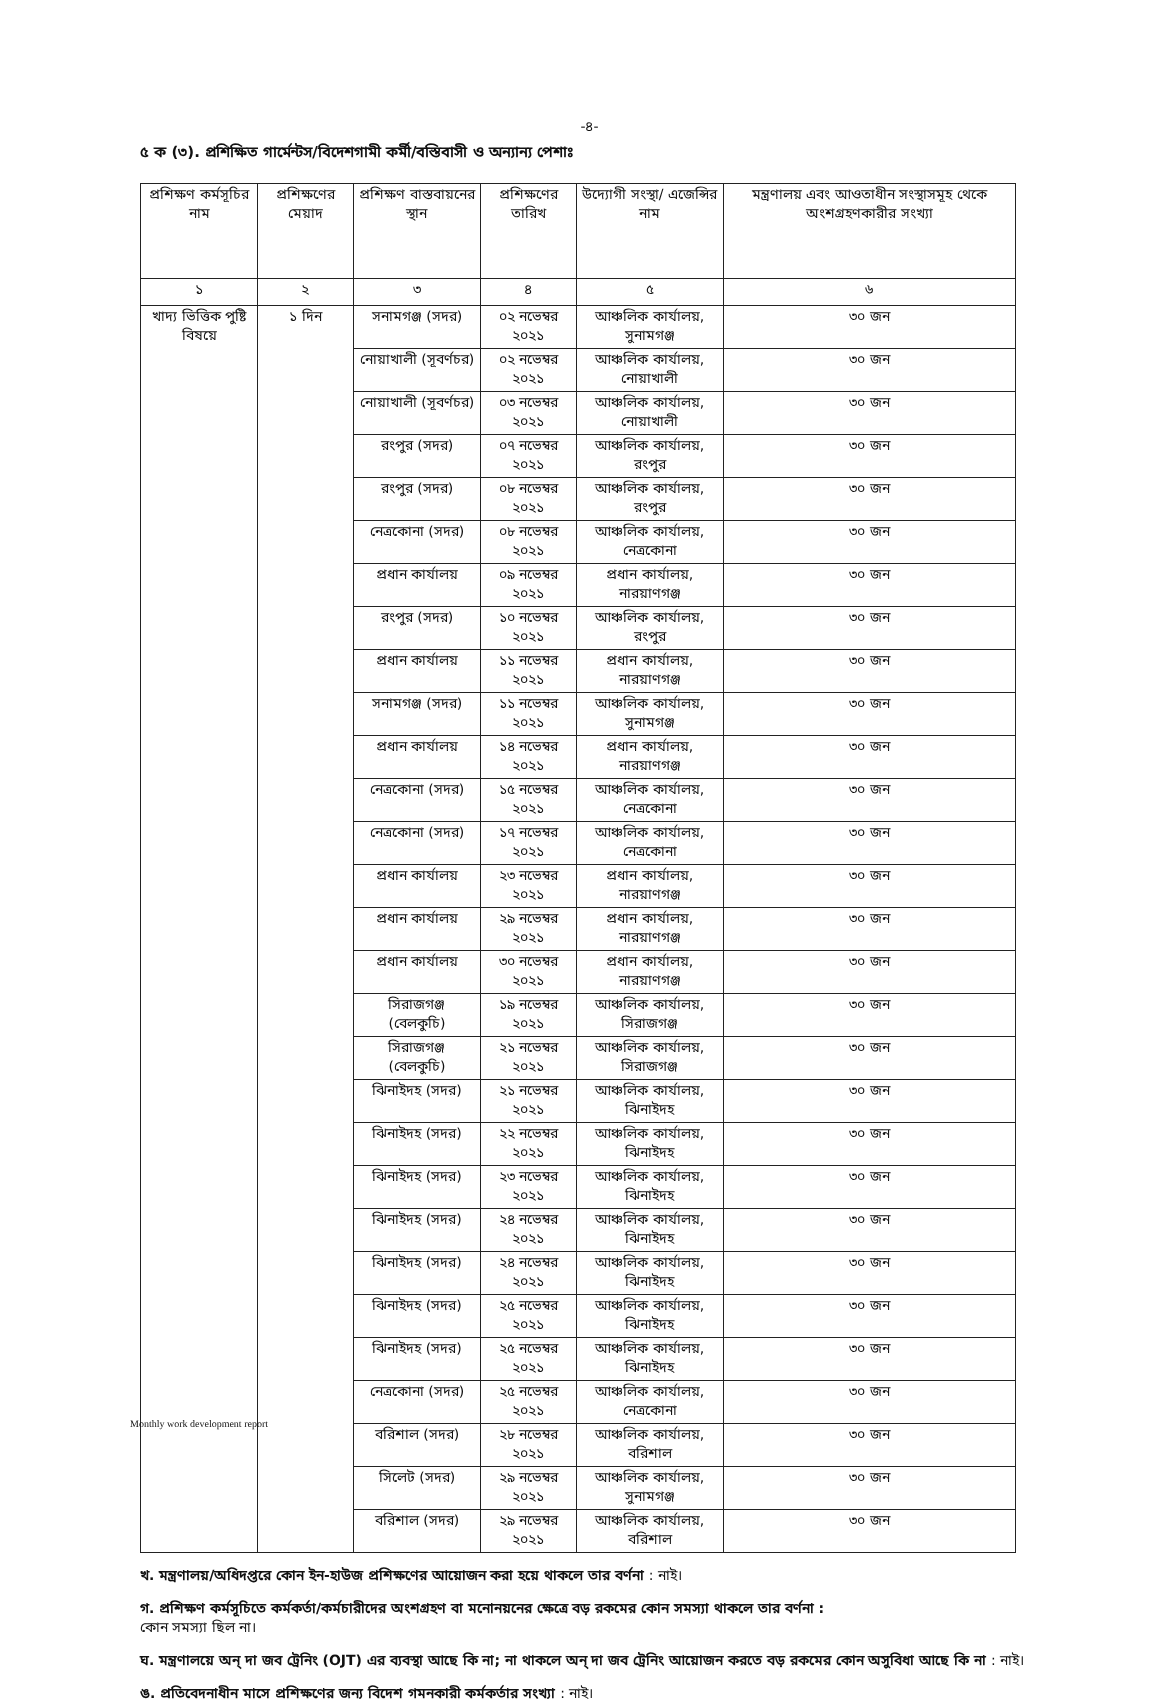-৪-
৫ ক (৩). প্রশিক্ষিত গার্মেন্টস/বিদেশগামী কর্মী/বস্তিবাসী ও অন্যান্য পেশাঃ
| প্রশিক্ষণ কর্মসূচির নাম | প্রশিক্ষণের মেয়াদ | প্রশিক্ষণ বাস্তবায়নের স্থান | প্রশিক্ষণের তারিখ | উদ্যোগী সংস্থা/ এজেন্সির নাম | মন্ত্রণালয় এবং আওতাধীন সংস্থাসমূহ থেকে অংশগ্রহণকারীর সংখ্যা |
| --- | --- | --- | --- | --- | --- |
| ১ | ২ | ৩ | ৪ | ৫ | ৬ |
| খাদ্য ভিত্তিক পুষ্টি বিষয়ে | ১ দিন | সনামগঞ্জ (সদর) | ০২ নভেম্বর ২০২১ | আঞ্চলিক কার্যালয়, সুনামগঞ্জ | ৩০ জন |
| | | নোয়াখালী (সূবর্ণচর) | ০২ নভেম্বর ২০২১ | আঞ্চলিক কার্যালয়, নোয়াখালী | ৩০ জন |
| | | নোয়াখালী (সূবর্ণচর) | ০৩ নভেম্বর ২০২১ | আঞ্চলিক কার্যালয়, নোয়াখালী | ৩০ জন |
| | | রংপুর (সদর) | ০৭ নভেম্বর ২০২১ | আঞ্চলিক কার্যালয়, রংপুর | ৩০ জন |
| | | রংপুর (সদর) | ০৮ নভেম্বর ২০২১ | আঞ্চলিক কার্যালয়, রংপুর | ৩০ জন |
| | | নেত্রকোনা (সদর) | ০৮ নভেম্বর ২০২১ | আঞ্চলিক কার্যালয়, নেত্রকোনা | ৩০ জন |
| | | প্রধান কার্যালয় | ০৯ নভেম্বর ২০২১ | প্রধান কার্যালয়, নারয়াণগঞ্জ | ৩০ জন |
| | | রংপুর (সদর) | ১০ নভেম্বর ২০২১ | আঞ্চলিক কার্যালয়, রংপুর | ৩০ জন |
| | | প্রধান কার্যালয় | ১১ নভেম্বর ২০২১ | প্রধান কার্যালয়, নারয়াণগঞ্জ | ৩০ জন |
| | | সনামগঞ্জ (সদর) | ১১ নভেম্বর ২০২১ | আঞ্চলিক কার্যালয়, সুনামগঞ্জ | ৩০ জন |
| | | প্রধান কার্যালয় | ১৪ নভেম্বর ২০২১ | প্রধান কার্যালয়, নারয়াণগঞ্জ | ৩০ জন |
| | | নেত্রকোনা (সদর) | ১৫ নভেম্বর ২০২১ | আঞ্চলিক কার্যালয়, নেত্রকোনা | ৩০ জন |
| | | নেত্রকোনা (সদর) | ১৭ নভেম্বর ২০২১ | আঞ্চলিক কার্যালয়, নেত্রকোনা | ৩০ জন |
| | | প্রধান কার্যালয় | ২৩ নভেম্বর ২০২১ | প্রধান কার্যালয়, নারয়াণগঞ্জ | ৩০ জন |
| | | প্রধান কার্যালয় | ২৯ নভেম্বর ২০২১ | প্রধান কার্যালয়, নারয়াণগঞ্জ | ৩০ জন |
| | | প্রধান কার্যালয় | ৩০ নভেম্বর ২০২১ | প্রধান কার্যালয়, নারয়াণগঞ্জ | ৩০ জন |
| | | সিরাজগঞ্জ (বেলকুচি) | ১৯ নভেম্বর ২০২১ | আঞ্চলিক কার্যালয়, সিরাজগঞ্জ | ৩০ জন |
| | | সিরাজগঞ্জ (বেলকুচি) | ২১ নভেম্বর ২০২১ | আঞ্চলিক কার্যালয়, সিরাজগঞ্জ | ৩০ জন |
| | | ঝিনাইদহ (সদর) | ২১ নভেম্বর ২০২১ | আঞ্চলিক কার্যালয়, ঝিনাইদহ | ৩০ জন |
| | | ঝিনাইদহ (সদর) | ২২ নভেম্বর ২০২১ | আঞ্চলিক কার্যালয়, ঝিনাইদহ | ৩০ জন |
| | | ঝিনাইদহ (সদর) | ২৩ নভেম্বর ২০২১ | আঞ্চলিক কার্যালয়, ঝিনাইদহ | ৩০ জন |
| | | ঝিনাইদহ (সদর) | ২৪ নভেম্বর ২০২১ | আঞ্চলিক কার্যালয়, ঝিনাইদহ | ৩০ জন |
| | | ঝিনাইদহ (সদর) | ২৪ নভেম্বর ২০২১ | আঞ্চলিক কার্যালয়, ঝিনাইদহ | ৩০ জন |
| | | ঝিনাইদহ (সদর) | ২৫ নভেম্বর ২০২১ | আঞ্চলিক কার্যালয়, ঝিনাইদহ | ৩০ জন |
| | | ঝিনাইদহ (সদর) | ২৫ নভেম্বর ২০২১ | আঞ্চলিক কার্যালয়, ঝিনাইদহ | ৩০ জন |
| | | নেত্রকোনা (সদর) | ২৫ নভেম্বর ২০২১ | আঞ্চলিক কার্যালয়, নেত্রকোনা | ৩০ জন |
| | | বরিশাল (সদর) | ২৮ নভেম্বর ২০২১ | আঞ্চলিক কার্যালয়, বরিশাল | ৩০ জন |
| | | সিলেট (সদর) | ২৯ নভেম্বর ২০২১ | আঞ্চলিক কার্যালয়, সুনামগঞ্জ | ৩০ জন |
| | | বরিশাল (সদর) | ২৯ নভেম্বর ২০২১ | আঞ্চলিক কার্যালয়, বরিশাল | ৩০ জন |
খ. মন্ত্রণালয়/অধিদপ্তরে কোন ইন-হাউজ প্রশিক্ষণের আয়োজন করা হয়ে থাকলে তার বর্ণনা : নাই।
গ. প্রশিক্ষণ কর্মসূচিতে কর্মকর্তা/কর্মচারীদের অংশগ্রহণ বা মনোনয়নের ক্ষেত্রে বড় রকমের কোন সমস্যা থাকলে তার বর্ণনা :
কোন সমস্যা ছিল না।
ঘ. মন্ত্রণালয়ে অন্ দা জব ট্রেনিং (OJT) এর ব্যবস্থা আছে কি না; না থাকলে অন্ দা জব ট্রেনিং আয়োজন করতে বড় রকমের কোন অসুবিধা আছে কি না : নাই।
ঙ. প্রতিবেদনাধীন মাসে প্রশিক্ষণের জন্য বিদেশ গমনকারী কর্মকর্তার সংখ্যা : নাই।
Monthly work development report